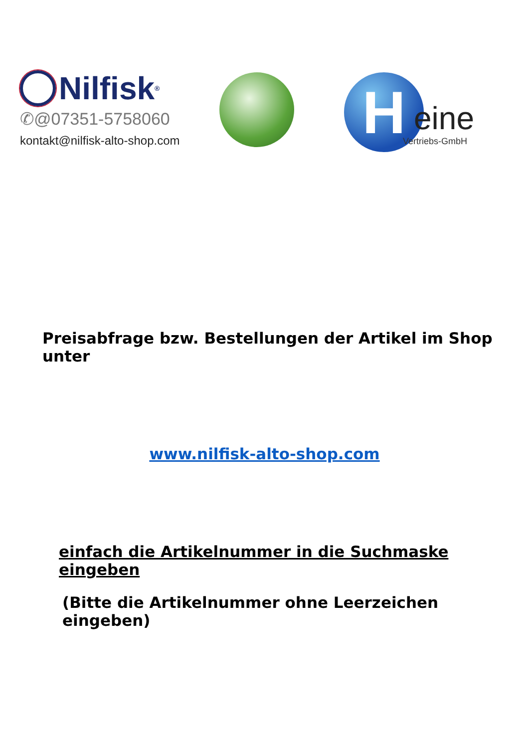Nilfisk<sup>®</sup>
✆@07351-5758060
kontakt@nilfisk-alto-shop.com
H eine
Vertriebs-GmbH
Preisabfrage bzw. Bestellungen der Artikel im Shop unter
www.nilfisk-alto-shop.com
einfach die Artikelnummer in die Suchmaske eingeben
(Bitte die Artikelnummer ohne Leerzeichen eingeben)